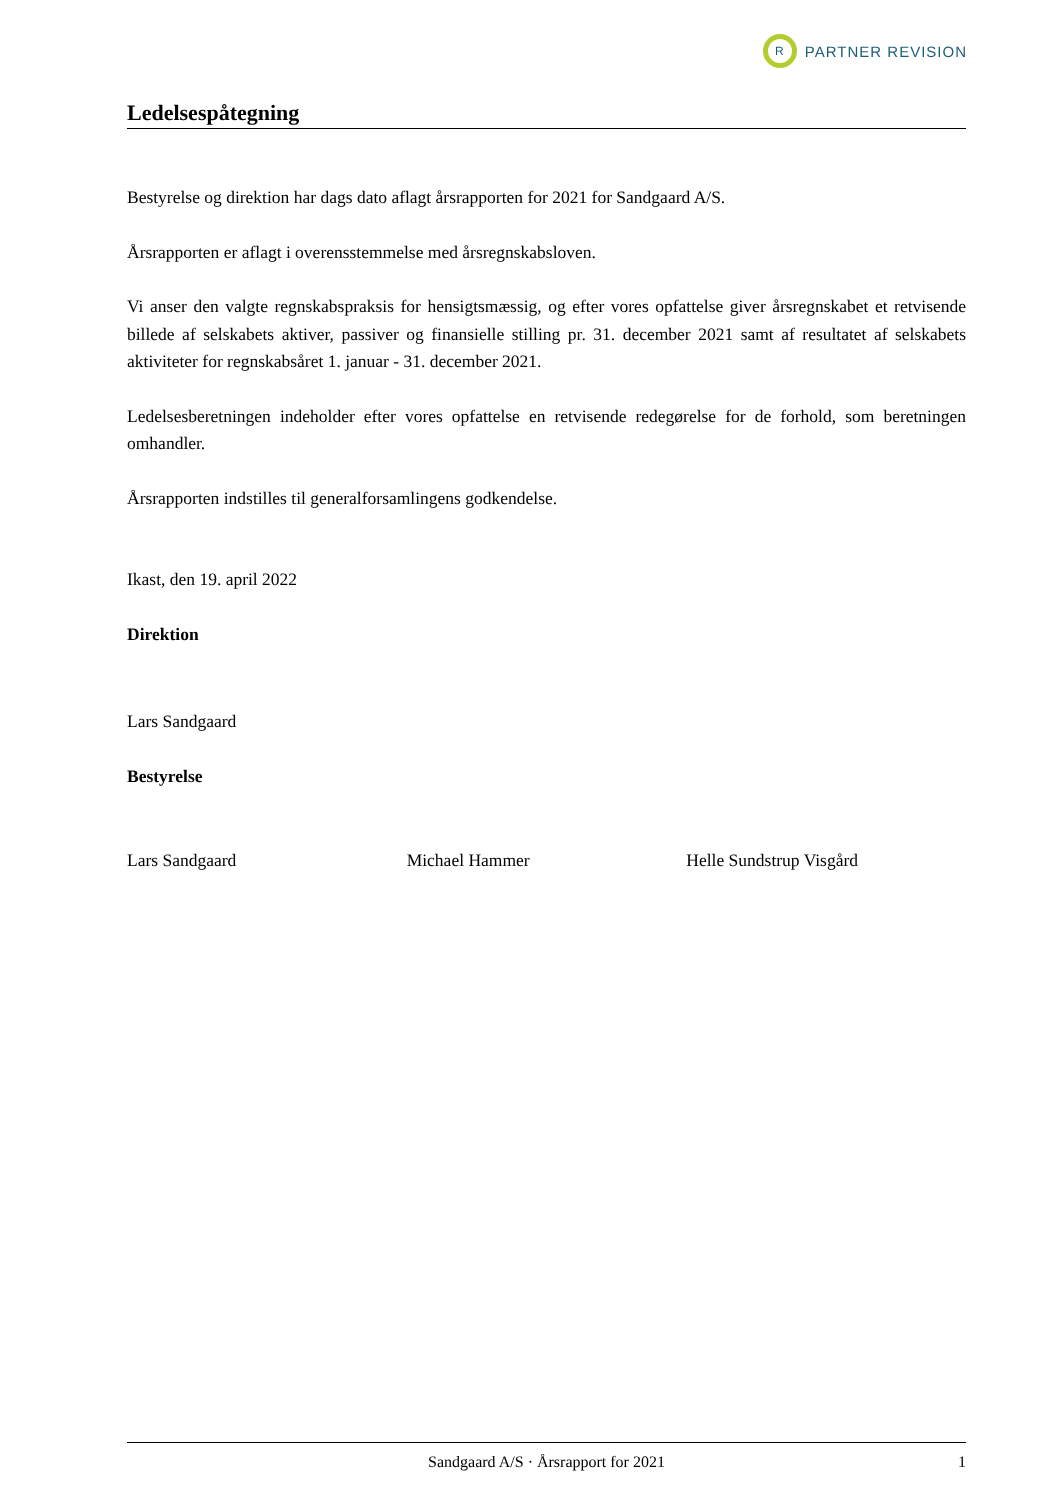R
PARTNER REVISION
Ledelsespåtegning
Bestyrelse og direktion har dags dato aflagt årsrapporten for 2021 for Sandgaard A/S.
Årsrapporten er aflagt i overensstemmelse med årsregnskabsloven.
Vi anser den valgte regnskabspraksis for hensigtsmæssig, og efter vores opfattelse giver årsregnskabet et retvisende billede af selskabets aktiver, passiver og finansielle stilling pr. 31. december 2021 samt af resultatet af selskabets aktiviteter for regnskabsåret 1. januar - 31. december 2021.
Ledelsesberetningen indeholder efter vores opfattelse en retvisende redegørelse for de forhold, som beretningen omhandler.
Årsrapporten indstilles til generalforsamlingens godkendelse.
Ikast, den 19. april 2022
Direktion
Lars Sandgaard
Bestyrelse
Lars Sandgaard Michael Hammer Helle Sundstrup Visgård
Sandgaard A/S · Årsrapport for 2021 1